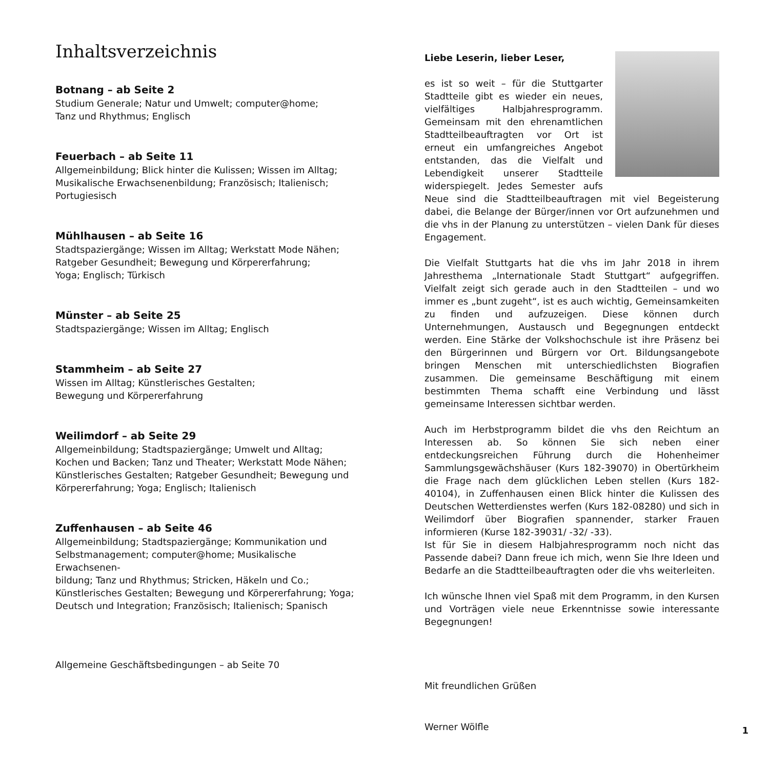Inhaltsverzeichnis
Botnang – ab Seite 2
Studium Generale; Natur und Umwelt; computer@home;
Tanz und Rhythmus; Englisch
Feuerbach – ab Seite 11
Allgemeinbildung; Blick hinter die Kulissen; Wissen im Alltag;
Musikalische Erwachsenenbildung; Französisch; Italienisch;
Portugiesisch
Mühlhausen – ab Seite 16
Stadtspaziergänge; Wissen im Alltag; Werkstatt Mode Nähen;
Ratgeber Gesundheit; Bewegung und Körpererfahrung;
Yoga; Englisch; Türkisch
Münster – ab Seite 25
Stadtspaziergänge; Wissen im Alltag; Englisch
Stammheim – ab Seite 27
Wissen im Alltag; Künstlerisches Gestalten;
Bewegung und Körpererfahrung
Weilimdorf – ab Seite 29
Allgemeinbildung; Stadtspaziergänge; Umwelt und Alltag;
Kochen und Backen; Tanz und Theater; Werkstatt Mode Nähen;
Künstlerisches Gestalten; Ratgeber Gesundheit; Bewegung und
Körpererfahrung; Yoga; Englisch; Italienisch
Zuffenhausen – ab Seite 46
Allgemeinbildung; Stadtspaziergänge; Kommunikation und
Selbstmanagement; computer@home; Musikalische Erwachsenen-
bildung; Tanz und Rhythmus; Stricken, Häkeln und Co.;
Künstlerisches Gestalten; Bewegung und Körpererfahrung; Yoga;
Deutsch und Integration; Französisch; Italienisch; Spanisch
Allgemeine Geschäftsbedingungen – ab Seite 70
Liebe Leserin, lieber Leser,
es ist so weit – für die Stuttgarter Stadtteile gibt es wieder ein neues, vielfältiges Halbjahresprogramm. Gemeinsam mit den ehrenamtlichen Stadtteilbeauftragten vor Ort ist erneut ein umfangreiches Angebot entstanden, das die Vielfalt und Lebendigkeit unserer Stadtteile widerspiegelt. Jedes Semester aufs Neue sind die Stadtteilbeauftragen mit viel Begeisterung dabei, die Belange der Bürger/innen vor Ort aufzunehmen und die vhs in der Planung zu unterstützen – vielen Dank für dieses Engagement.
Die Vielfalt Stuttgarts hat die vhs im Jahr 2018 in ihrem Jahresthema „Internationale Stadt Stuttgart“ aufgegriffen. Vielfalt zeigt sich gerade auch in den Stadtteilen – und wo immer es „bunt zugeht“, ist es auch wichtig, Gemeinsamkeiten zu finden und aufzuzeigen. Diese können durch Unternehmungen, Austausch und Begegnungen entdeckt werden. Eine Stärke der Volkshochschule ist ihre Präsenz bei den Bürgerinnen und Bürgern vor Ort. Bildungsangebote bringen Menschen mit unterschiedlichsten Biografien zusammen. Die gemeinsame Beschäftigung mit einem bestimmten Thema schafft eine Verbindung und lässt gemeinsame Interessen sichtbar werden.
Auch im Herbstprogramm bildet die vhs den Reichtum an Interessen ab. So können Sie sich neben einer entdeckungsreichen Führung durch die Hohenheimer Sammlungsgewächshäuser (Kurs 182-39070) in Obertürkheim die Frage nach dem glücklichen Leben stellen (Kurs 182-40104), in Zuffenhausen einen Blick hinter die Kulissen des Deutschen Wetterdienstes werfen (Kurs 182-08280) und sich in Weilimdorf über Biografien spannender, starker Frauen informieren (Kurse 182-39031/ -32/ -33).
Ist für Sie in diesem Halbjahresprogramm noch nicht das Passende dabei? Dann freue ich mich, wenn Sie Ihre Ideen und Bedarfe an die Stadtteilbeauftragten oder die vhs weiterleiten.
Ich wünsche Ihnen viel Spaß mit dem Programm, in den Kursen und Vorträgen viele neue Erkenntnisse sowie interessante Begegnungen!
Mit freundlichen Grüßen
Werner Wölfle
1